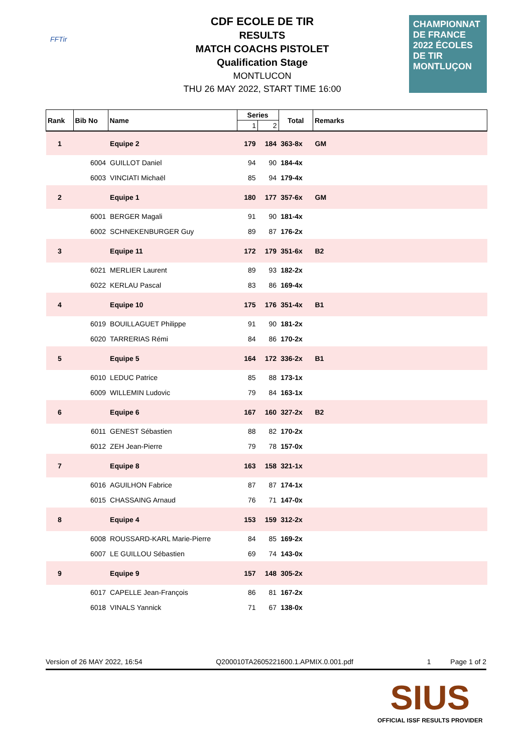FFTir
CDF ECOLE DE TIR
RESULTS
MATCH COACHS PISTOLET
Qualification Stage
MONTLUCON
THU 26 MAY 2022, START TIME 16:00
CHAMPIONNAT DE FRANCE 2022 ÉCOLES DE TIR MONTLUÇON
| Rank | Bib No | Name | Series | | Total | Remarks |
| --- | --- | --- | --- | --- | --- | --- |
| | | | 1 | 2 | | |
| 1 | | Equipe 2 | 179 | 184 | 363-8x | GM |
| | 6004 | GUILLOT Daniel | 94 | 90 | 184-4x | |
| | 6003 | VINCIATI Michaël | 85 | 94 | 179-4x | |
| 2 | | Equipe 1 | 180 | 177 | 357-6x | GM |
| | 6001 | BERGER Magali | 91 | 90 | 181-4x | |
| | 6002 | SCHNEKENBURGER Guy | 89 | 87 | 176-2x | |
| 3 | | Equipe 11 | 172 | 179 | 351-6x | B2 |
| | 6021 | MERLIER Laurent | 89 | 93 | 182-2x | |
| | 6022 | KERLAU Pascal | 83 | 86 | 169-4x | |
| 4 | | Equipe 10 | 175 | 176 | 351-4x | B1 |
| | 6019 | BOUILLAGUET Philippe | 91 | 90 | 181-2x | |
| | 6020 | TARRERIAS Rémi | 84 | 86 | 170-2x | |
| 5 | | Equipe 5 | 164 | 172 | 336-2x | B1 |
| | 6010 | LEDUC Patrice | 85 | 88 | 173-1x | |
| | 6009 | WILLEMIN Ludovic | 79 | 84 | 163-1x | |
| 6 | | Equipe 6 | 167 | 160 | 327-2x | B2 |
| | 6011 | GENEST Sébastien | 88 | 82 | 170-2x | |
| | 6012 | ZEH Jean-Pierre | 79 | 78 | 157-0x | |
| 7 | | Equipe 8 | 163 | 158 | 321-1x | |
| | 6016 | AGUILHON Fabrice | 87 | 87 | 174-1x | |
| | 6015 | CHASSAING Arnaud | 76 | 71 | 147-0x | |
| 8 | | Equipe 4 | 153 | 159 | 312-2x | |
| | 6008 | ROUSSARD-KARL Marie-Pierre | 84 | 85 | 169-2x | |
| | 6007 | LE GUILLOU Sébastien | 69 | 74 | 143-0x | |
| 9 | | Equipe 9 | 157 | 148 | 305-2x | |
| | 6017 | CAPELLE Jean-François | 86 | 81 | 167-2x | |
| | 6018 | VINALS Yannick | 71 | 67 | 138-0x | |
Version of 26 MAY 2022, 16:54 Q200010TA2605221600.1.APMIX.0.001.pdf 1 Page 1 of 2
SIUS
OFFICIAL ISSF RESULTS PROVIDER